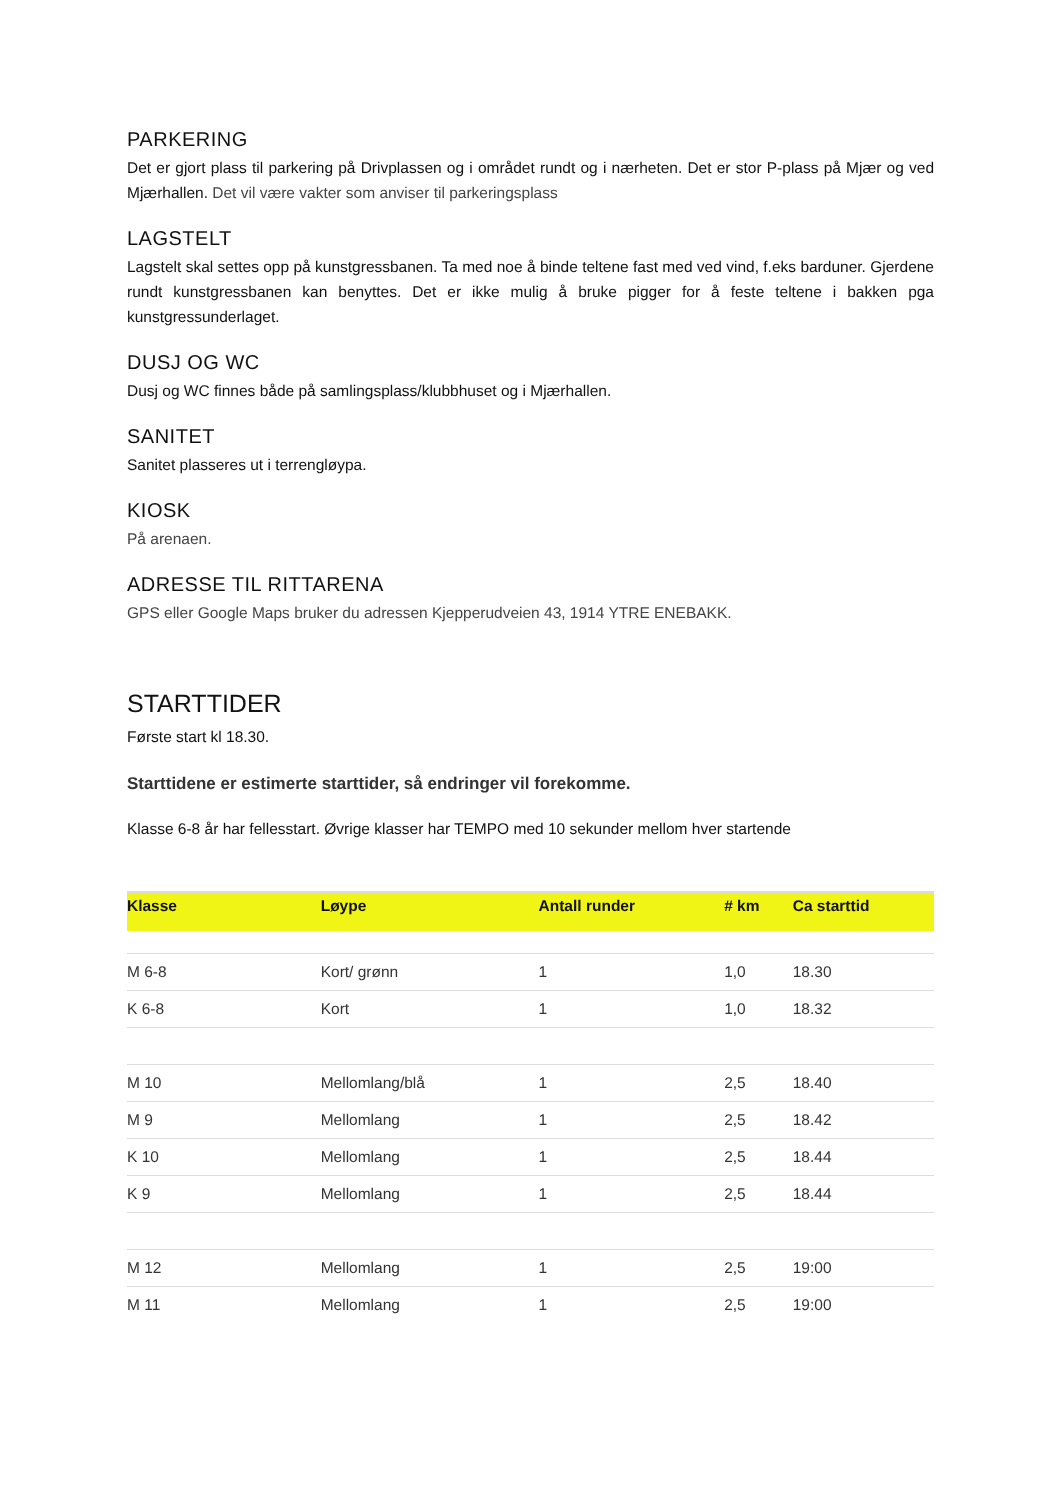PARKERING
Det er gjort plass til parkering på Drivplassen og i området rundt og i nærheten. Det er stor P-plass på Mjær og ved Mjærhallen. Det vil være vakter som anviser til parkeringsplass
LAGSTELT
Lagstelt skal settes opp på kunstgressbanen. Ta med noe å binde teltene fast med ved vind, f.eks barduner. Gjerdene rundt kunstgressbanen kan benyttes. Det er ikke mulig å bruke pigger for å feste teltene i bakken pga kunstgressunderlaget.
DUSJ OG WC
Dusj og WC finnes både på samlingsplass/klubbhuset og i Mjærhallen.
SANITET
Sanitet plasseres ut i terrengløypa.
KIOSK
På arenaen.
ADRESSE TIL RITTARENA
GPS eller Google Maps bruker du adressen Kjepperudveien 43, 1914 YTRE ENEBAKK.
STARTTIDER
Første start kl 18.30.
Starttidene er estimerte starttider, så endringer vil forekomme.
Klasse 6-8 år har fellesstart. Øvrige klasser har TEMPO med 10 sekunder mellom hver startende
| Klasse | Løype | Antall runder | # km | Ca starttid |
| --- | --- | --- | --- | --- |
| M 6-8 | Kort/ grønn | 1 | 1,0 | 18.30 |
| K 6-8 | Kort | 1 | 1,0 | 18.32 |
| M 10 | Mellomlang/blå | 1 | 2,5 | 18.40 |
| M 9 | Mellomlang | 1 | 2,5 | 18.42 |
| K 10 | Mellomlang | 1 | 2,5 | 18.44 |
| K 9 | Mellomlang | 1 | 2,5 | 18.44 |
| M 12 | Mellomlang | 1 | 2,5 | 19:00 |
| M 11 | Mellomlang | 1 | 2,5 | 19:00 |